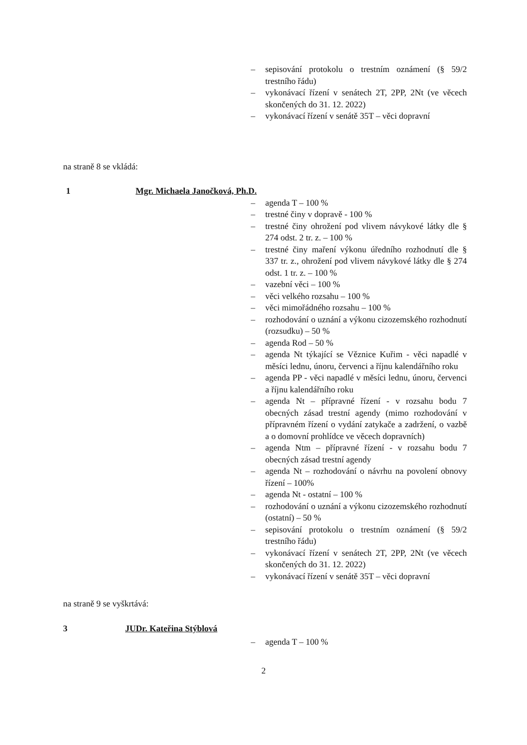– sepisování protokolu o trestním oznámení (§ 59/2 trestního řádu)
– vykonávací řízení v senátech 2T, 2PP, 2Nt (ve věcech skončených do 31. 12. 2022)
– vykonávací řízení v senátě 35T – věci dopravní
na straně 8 se vkládá:
1 Mgr. Michaela Janočková, Ph.D.
– agenda T – 100 %
– trestné činy v dopravě - 100 %
– trestné činy ohrožení pod vlivem návykové látky dle § 274 odst. 2 tr. z. – 100 %
– trestné činy maření výkonu úředního rozhodnutí dle § 337 tr. z., ohrožení pod vlivem návykové látky dle § 274 odst. 1 tr. z. – 100 %
– vazební věci – 100 %
– věci velkého rozsahu – 100 %
– věci mimořádného rozsahu – 100 %
– rozhodování o uznání a výkonu cizozemského rozhodnutí (rozsudku) – 50 %
– agenda Rod – 50 %
– agenda Nt týkající se Věznice Kuřim - věci napadlé v měsíci lednu, únoru, červenci a říjnu kalendářního roku
– agenda PP - věci napadlé v měsíci lednu, únoru, červenci a říjnu kalendářního roku
– agenda Nt – přípravné řízení - v rozsahu bodu 7 obecných zásad trestní agendy (mimo rozhodování v přípravném řízení o vydání zatykače a zadržení, o vazbě a o domovní prohlídce ve věcech dopravních)
– agenda Ntm – přípravné řízení - v rozsahu bodu 7 obecných zásad trestní agendy
– agenda Nt – rozhodování o návrhu na povolení obnovy řízení – 100%
– agenda Nt - ostatní – 100 %
– rozhodování o uznání a výkonu cizozemského rozhodnutí (ostatní) – 50 %
– sepisování protokolu o trestním oznámení (§ 59/2 trestního řádu)
– vykonávací řízení v senátech 2T, 2PP, 2Nt (ve věcech skončených do 31. 12. 2022)
– vykonávací řízení v senátě 35T – věci dopravní
na straně 9 se vyškrtává:
3 JUDr. Kateřina Stýblová
– agenda T – 100 %
2